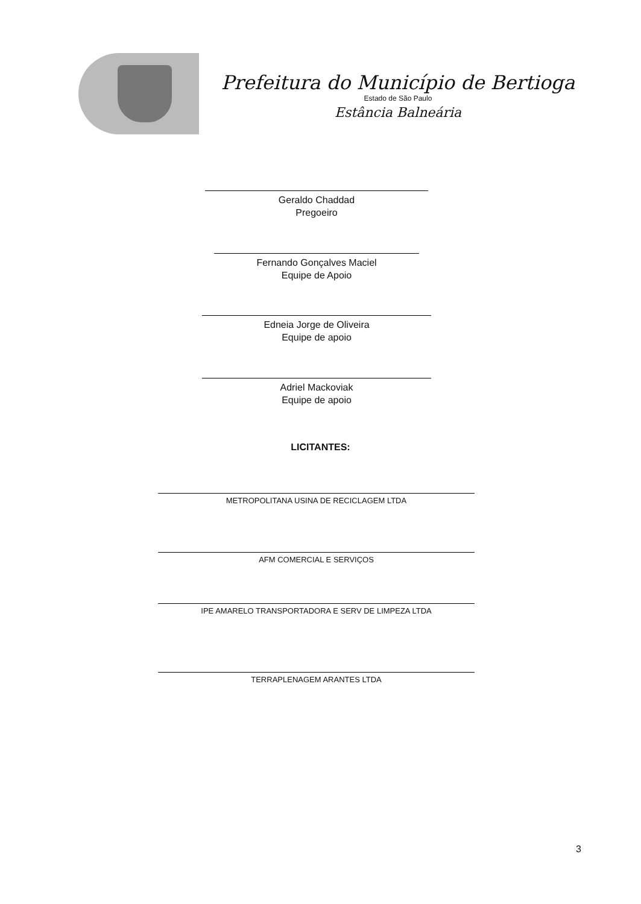Prefeitura do Município de Bertioga
Estado de São Paulo
Estância Balneária
Geraldo Chaddad
Pregoeiro
Fernando Gonçalves Maciel
Equipe de Apoio
Edneia Jorge de Oliveira
Equipe de apoio
Adriel Mackoviak
Equipe de apoio
LICITANTES:
METROPOLITANA USINA DE RECICLAGEM LTDA
AFM COMERCIAL E SERVIÇOS
IPE AMARELO TRANSPORTADORA E SERV DE LIMPEZA LTDA
TERRAPLENAGEM ARANTES LTDA
3